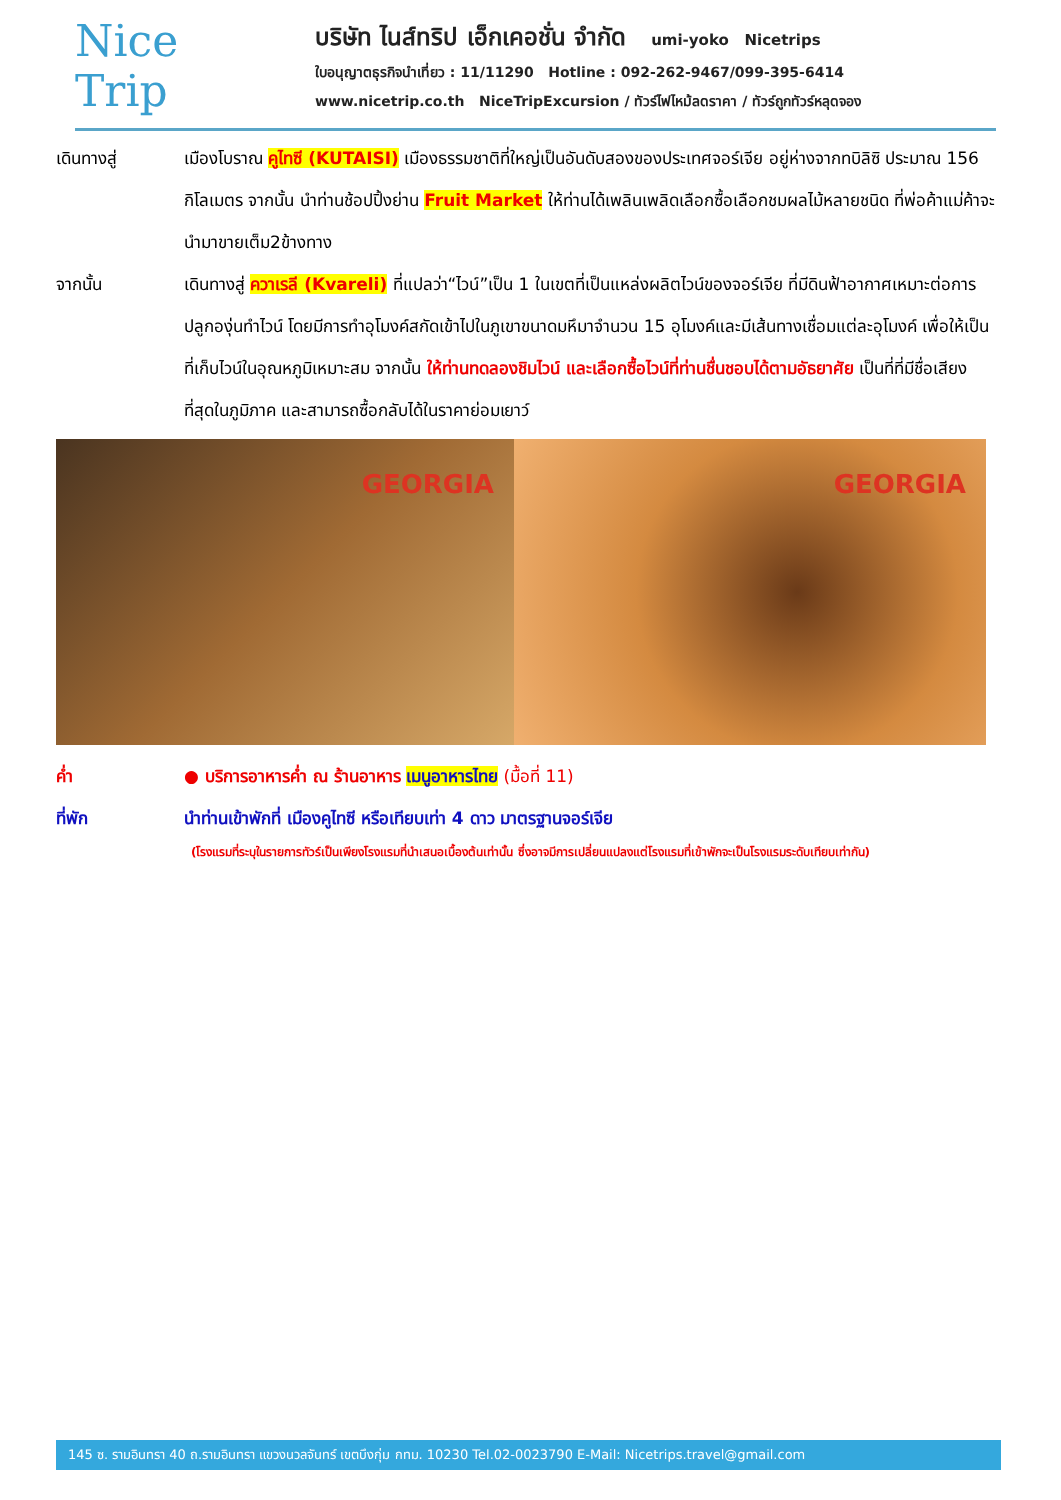Nice
Trip
บริษัท ไนส์ทริป เอ็กเคอชั่น จำกัด umi-yoko Nicetrips
ใบอนุญาตธุรกิจนำเที่ยว : 11/11290 Hotline : 092-262-9467/099-395-6414
www.nicetrip.co.th NiceTripExcursion / ทัวร์ไฟไหม้ลดราคา / ทัวร์ถูกทัวร์หลุดจอง
เดินทางสู่ เมืองโบราณ คูไทซี (KUTAISI) เมืองธรรมชาติที่ใหญ่เป็นอันดับสองของประเทศจอร์เจีย อยู่ห่างจากทบิลิซิ ประมาณ 156 กิโลเมตร จากนั้น นำท่านช้อปปิ้งย่าน Fruit Market ให้ท่านได้เพลินเพลิดเลือกซื้อเลือกชมผลไม้หลายชนิด ที่พ่อค้าแม่ค้าจะนำมาขายเต็ม2ข้างทาง
จากนั้น เดินทางสู่ ควาเรลี (Kvareli) ที่แปลว่า“ไวน์”เป็น 1 ในเขตที่เป็นแหล่งผลิตไวน์ของจอร์เจีย ที่มีดินฟ้าอากาศเหมาะต่อการปลูกองุ่นทำไวน์ โดยมีการทำอุโมงค์สกัดเข้าไปในภูเขาขนาดมหึมาจำนวน 15 อุโมงค์และมีเส้นทางเชื่อมแต่ละอุโมงค์ เพื่อให้เป็นที่เก็บไวน์ในอุณหภูมิเหมาะสม จากนั้น ให้ท่านทดลองชิมไวน์ และเลือกซื้อไวน์ที่ท่านชื่นชอบได้ตามอัธยาศัย เป็นที่ที่มีชื่อเสียงที่สุดในภูมิภาค และสามารถซื้อกลับได้ในราคาย่อมเยาว์
GEORGIA GEORGIA
ค่ำ ● บริการอาหารค่ำ ณ ร้านอาหาร เมนูอาหารไทย (มื้อที่ 11)
ที่พัก นำท่านเข้าพักที่ เมืองคูไทซี หรือเทียบเท่า 4 ดาว มาตรฐานจอร์เจีย
(โรงแรมที่ระบุในรายการทัวร์เป็นเพียงโรงแรมที่นำเสนอเบื้องต้นเท่านั้น ซึ่งอาจมีการเปลี่ยนแปลงแต่โรงแรมที่เข้าพักจะเป็นโรงแรมระดับเทียบเท่ากัน)
145 ซ. รามอินทรา 40 ถ.รามอินทรา แขวงนวลจันทร์ เขตบึงกุ่ม กทม. 10230 Tel.02-0023790 E-Mail: Nicetrips.travel@gmail.com